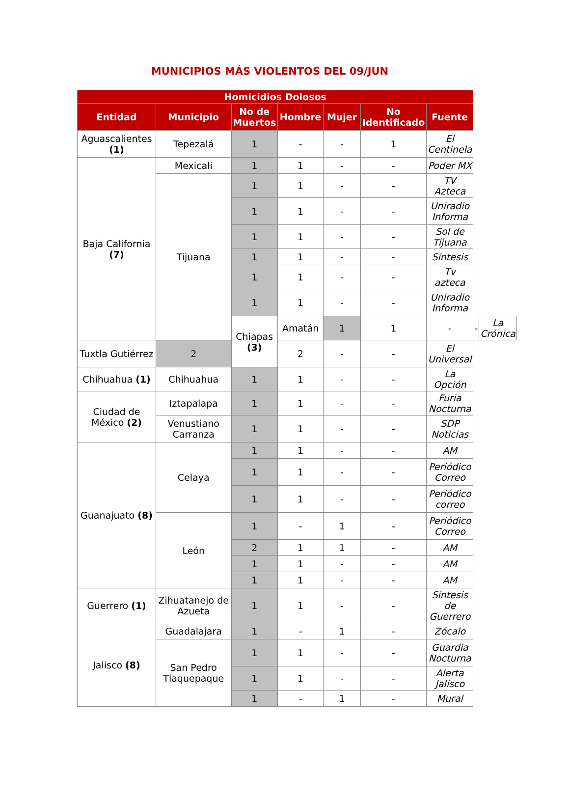MUNICIPIOS MÁS VIOLENTOS DEL 09/JUN
| Homicidios Dolosos | | | | | | | | |
| --- | --- | --- | --- | --- | --- | --- | --- | --- |
| Entidad | Municipio | No de Muertos | Hombre | Mujer | No Identificado | Fuente | | |
| Aguascalientes (1) | Tepezalá | 1 | - | - | 1 | El Centinela | | |
| Baja California (7) | Mexicali | 1 | 1 | - | - | Poder MX | | |
| | Tijuana | 1 | 1 | - | - | TV Azteca | | |
| | | 1 | 1 | - | - | Uniradio Informa | | |
| | | 1 | 1 | - | - | Sol de Tijuana | | |
| | | 1 | 1 | - | - | Síntesis | | |
| | | 1 | 1 | - | - | Tv azteca | | |
| | | 1 | 1 | - | - | Uniradio Informa | | |
| | | Chiapas (3) | Amatán | 1 | 1 | - | - | La Crónica |
| Tuxtla Gutiérrez | 2 | | 2 | - | - | El Universal | | |
| Chihuahua (1) | Chihuahua | 1 | 1 | - | - | La Opción | | |
| Ciudad de México (2) | Iztapalapa | 1 | 1 | - | - | Furia Nocturna | | |
| | Venustiano Carranza | 1 | 1 | - | - | SDP Noticias | | |
| Guanajuato (8) | Celaya | 1 | 1 | - | - | AM | | |
| | | 1 | 1 | - | - | Periódico Correo | | |
| | | 1 | 1 | - | - | Periódico correo | | |
| | León | 1 | - | 1 | - | Periódico Correo | | |
| | | 2 | 1 | 1 | - | AM | | |
| | | 1 | 1 | - | - | AM | | |
| | | 1 | 1 | - | - | AM | | |
| Guerrero (1) | Zihuatanejo de Azueta | 1 | 1 | - | - | Síntesis de Guerrero | | |
| Jalisco (8) | Guadalajara | 1 | - | 1 | - | Zócalo | | |
| | San Pedro Tlaquepaque | 1 | 1 | - | - | Guardia Nocturna | | |
| | | 1 | 1 | - | - | Alerta Jalisco | | |
| | | 1 | - | 1 | - | Mural | | |